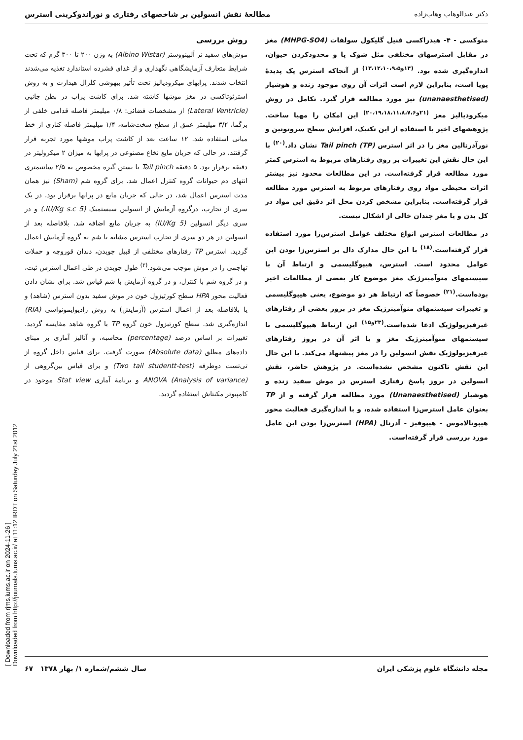[ Downloaded from rjms.iums.ac.ir on 2024-11-26 ]
Downloaded from http://journals.tums.ac.ir/ at 11:12 IRDT on Saturday July 21st 2012
دکتر عبدالوهاب وهاب‌زاده مطالعهٔ نقش انسولین بر شاخصهای رفتاری و نوراندوکرینی استرس
متوکسی - ۴- هیدراکسی فنیل گلیکول سولفات (MHPG-SO4) مغز در مقابل استرسهای مختلفی مثل شوک پا و محدودکردن حیوان، اندازه‌گیری شده بود. <sup>(۱۴و۱۳،۱۲،۱۰،۹،۵)</sup> از آنجاکه استرس یک پدیدهٔ پویا است، بنابراین لازم است اثرات آن روی موجود زنده و هوشیار (unanaesthetised) نیز مورد مطالعه قرار گیرد. تکامل در روش میکرودیالیز مغز <sup>(۲۱و۲۰،۱۹،۱۸،۱۱،۸،۷،۶)</sup> این امکان را مهیا ساخت. پژوهشهای اخیر با استفاده از این تکنیک، افزایش سطح سروتونین و نورآدرنالین مغز را در اثر استرس Tail pinch (TP) نشان داد.<sup>(۲۰)</sup> با این حال نقش این تغییرات بر روی رفتارهای مربوط به استرس کمتر مورد مطالعه قرار گرفته‌است. در این مطالعات محدود نیز بیشتر اثرات محیطی مواد روی رفتارهای مربوط به استرس مورد مطالعه قرار گرفته‌است. بنابراین مشخص کردن محل اثر دقیق این مواد در کل بدن و یا مغز چندان خالی از اشکال نیست.
در مطالعات استرس انواع مختلف عوامل استرس‌زا مورد استفاده قرار گرفته‌است.<sup>(۱۸)</sup> با این حال مدارک دال بر استرس‌زا بودن این عوامل محدود است. استرس، هیپوگلیسمی و ارتباط آن با سیستمهای منوآمینرژیک مغز موضوع کار بعضی از مطالعات اخیر بوده‌است.<sup>(۲۱)</sup> خصوصاً که ارتباط هر دو موضوع، یعنی هیپوگلیسمی و تغییرات سیستمهای منوآمینرژیک مغز در بروز بعضی از رفتارهای غیرفیزیولوژیک ادعا شده‌است.<sup>(۲۳و۱۵)</sup> این ارتباط هیپوگلیسمی با سیستمهای منوآمینرژیک مغز و یا اثر آن در بروز رفتارهای غیرفیزیولوژیک نقش انسولین را در مغز پیشنهاد می‌کند. با این حال این نقش تاکنون مشخص نشده‌است. در پژوهش حاضر، نقش انسولین در بروز پاسخ رفتاری استرس در موش سفید زنده و هوشیار (Unanaesthetised) مورد مطالعه قرار گرفته و از TP بعنوان عامل استرس‌زا استفاده شده، و با اندازه‌گیری فعالیت محور هیپوتالاموس - هیپوفیز - آدرنال (HPA) استرس‌زا بودن این عامل مورد بررسی قرار گرفته‌است.
روش بررسی
موش‌های سفید نر آلبینووستر (Albino Wistar) به وزن ۲۰۰ تا ۳۰۰ گرم که تحت شرایط متعارف آزمایشگاهی نگهداری و از غذای فشرده استاندارد تغذیه می‌شدند انتخاب شدند. پرابهای میکرودیالیز تحت تأثیر بیهوشی کلرال هیدارت و به روش استرئوتاکسی در مغز موشها کاشته شد. برای کاشت پراب در بطن جانبی (Lateral Ventricle) از مشخصات فضائی: ۰/۸ میلیمتر فاصله قدامی خلفی از برگما، ۳/۲ میلیمتر عمق از سطح سخت‌شامه، ۱/۴ میلیمتر فاصله کناری از خط میانی استفاده شد. ۱۲ ساعت بعد از کاشت پراب موشها مورد تجربه قرار گرفتند، در حالی که جریان مایع نخاع مصنوعی در پرابها به میزان ۲ میکرولیتر در دقیقه برقرار بود. ۵ دقیقه Tail pinch با بستن گیره مخصوص به ۲/۵ سانتیمتری انتهای دم حیوانات گروه کنترل اعمال شد. برای گروه شم (Sham) نیز همان مدت استرس اعمال شد، در حالی که جریان مایع در پرابها برقرار بود. در یک سری از تجارب، درگروه آزمایش از انسولین سیستمیک (5 IU/Kg s.c.) و در سری دیگر انسولین (5 IU/Kg) به جریان مایع اضافه شد. بلافاصله بعد از انسولین در هر دو سری از تجارب استرس مشابه با شم به گروه آزمایش اعمال گردید. استرس TP رفتارهای مختلفی از قبیل جویدن، دندان قوروچه و حملات تهاجمی را در موش موجب می‌شود.<sup>(۲)</sup> طول جویدن در طی اعمال استرس ثبت، و در گروه شم با کنترل، و در گروه آزمایش با شم قیاس شد. برای نشان دادن فعالیت محور HPA سطح کورتیزول خون در موش سفید بدون استرس (شاهد) و یا بلافاصله بعد از اعمال استرس (آزمایش) به روش رادیوایمونواسی (RIA) اندازه‌گیری شد. سطح کورتیزول خون گروه TP با گروه شاهد مقایسه گردید. تغییرات بر اساس درصد (percentage) محاسبه، و آنالیز آماری بر مبنای داده‌های مطلق (Absolute data) صورت گرفت. برای قیاس داخل گروه از تی‌تست دوطرفه (Two tail studentt-test) و برای قیاس بین‌گروهی از ANOVA (Analysis of variance) و برنامهٔ آماری Stat view موجود در کامپیوتر مکنتاش استفاده گردید.
مجله دانشگاه علوم پزشکی ایران سال ششم/شماره ۱/ بهار ۱۳۷۸ ۶۷